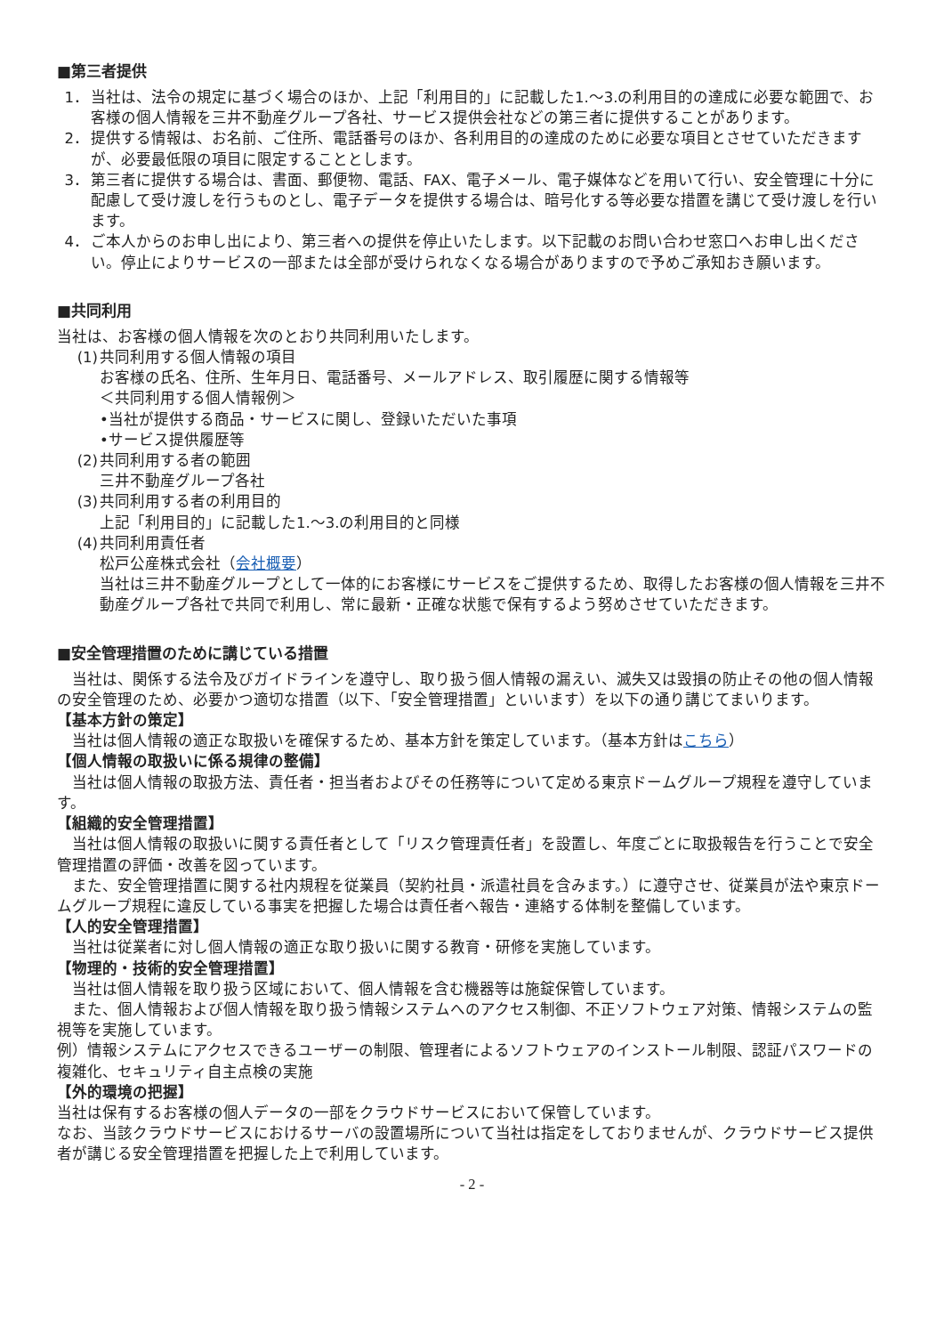■第三者提供
1． 当社は、法令の規定に基づく場合のほか、上記「利用目的」に記載した1.～3.の利用目的の達成に必要な範囲で、お客様の個人情報を三井不動産グループ各社、サービス提供会社などの第三者に提供することがあります。
2． 提供する情報は、お名前、ご住所、電話番号のほか、各利用目的の達成のために必要な項目とさせていただきますが、必要最低限の項目に限定することとします。
3． 第三者に提供する場合は、書面、郵便物、電話、FAX、電子メール、電子媒体などを用いて行い、安全管理に十分に配慮して受け渡しを行うものとし、電子データを提供する場合は、暗号化する等必要な措置を講じて受け渡しを行います。
4． ご本人からのお申し出により、第三者への提供を停止いたします。以下記載のお問い合わせ窓口へお申し出ください。停止によりサービスの一部または全部が受けられなくなる場合がありますので予めご承知おき願います。
■共同利用
当社は、お客様の個人情報を次のとおり共同利用いたします。
(1) 共同利用する個人情報の項目
お客様の氏名、住所、生年月日、電話番号、メールアドレス、取引履歴に関する情報等
＜共同利用する個人情報例＞
•当社が提供する商品・サービスに関し、登録いただいた事項
•サービス提供履歴等
(2) 共同利用する者の範囲
三井不動産グループ各社
(3) 共同利用する者の利用目的
上記「利用目的」に記載した1.～3.の利用目的と同様
(4) 共同利用責任者
松戸公産株式会社（会社概要）
当社は三井不動産グループとして一体的にお客様にサービスをご提供するため、取得したお客様の個人情報を三井不動産グループ各社で共同で利用し、常に最新・正確な状態で保有するよう努めさせていただきます。
■安全管理措置のために講じている措置
　当社は、関係する法令及びガイドラインを遵守し、取り扱う個人情報の漏えい、滅失又は毀損の防止その他の個人情報の安全管理のため、必要かつ適切な措置（以下、「安全管理措置」といいます）を以下の通り講じてまいります。
【基本方針の策定】
　当社は個人情報の適正な取扱いを確保するため、基本方針を策定しています。（基本方針はこちら）
【個人情報の取扱いに係る規律の整備】
　当社は個人情報の取扱方法、責任者・担当者およびその任務等について定める東京ドームグループ規程を遵守しています。
【組織的安全管理措置】
　当社は個人情報の取扱いに関する責任者として「リスク管理責任者」を設置し、年度ごとに取扱報告を行うことで安全管理措置の評価・改善を図っています。
　また、安全管理措置に関する社内規程を従業員（契約社員・派遣社員を含みます。）に遵守させ、従業員が法や東京ドームグループ規程に違反している事実を把握した場合は責任者へ報告・連絡する体制を整備しています。
【人的安全管理措置】
　当社は従業者に対し個人情報の適正な取り扱いに関する教育・研修を実施しています。
【物理的・技術的安全管理措置】
　当社は個人情報を取り扱う区域において、個人情報を含む機器等は施錠保管しています。
　また、個人情報および個人情報を取り扱う情報システムへのアクセス制御、不正ソフトウェア対策、情報システムの監視等を実施しています。
例）情報システムにアクセスできるユーザーの制限、管理者によるソフトウェアのインストール制限、認証パスワードの複雑化、セキュリティ自主点検の実施
【外的環境の把握】
当社は保有するお客様の個人データの一部をクラウドサービスにおいて保管しています。
なお、当該クラウドサービスにおけるサーバの設置場所について当社は指定をしておりませんが、クラウドサービス提供者が講じる安全管理措置を把握した上で利用しています。
- 2 -